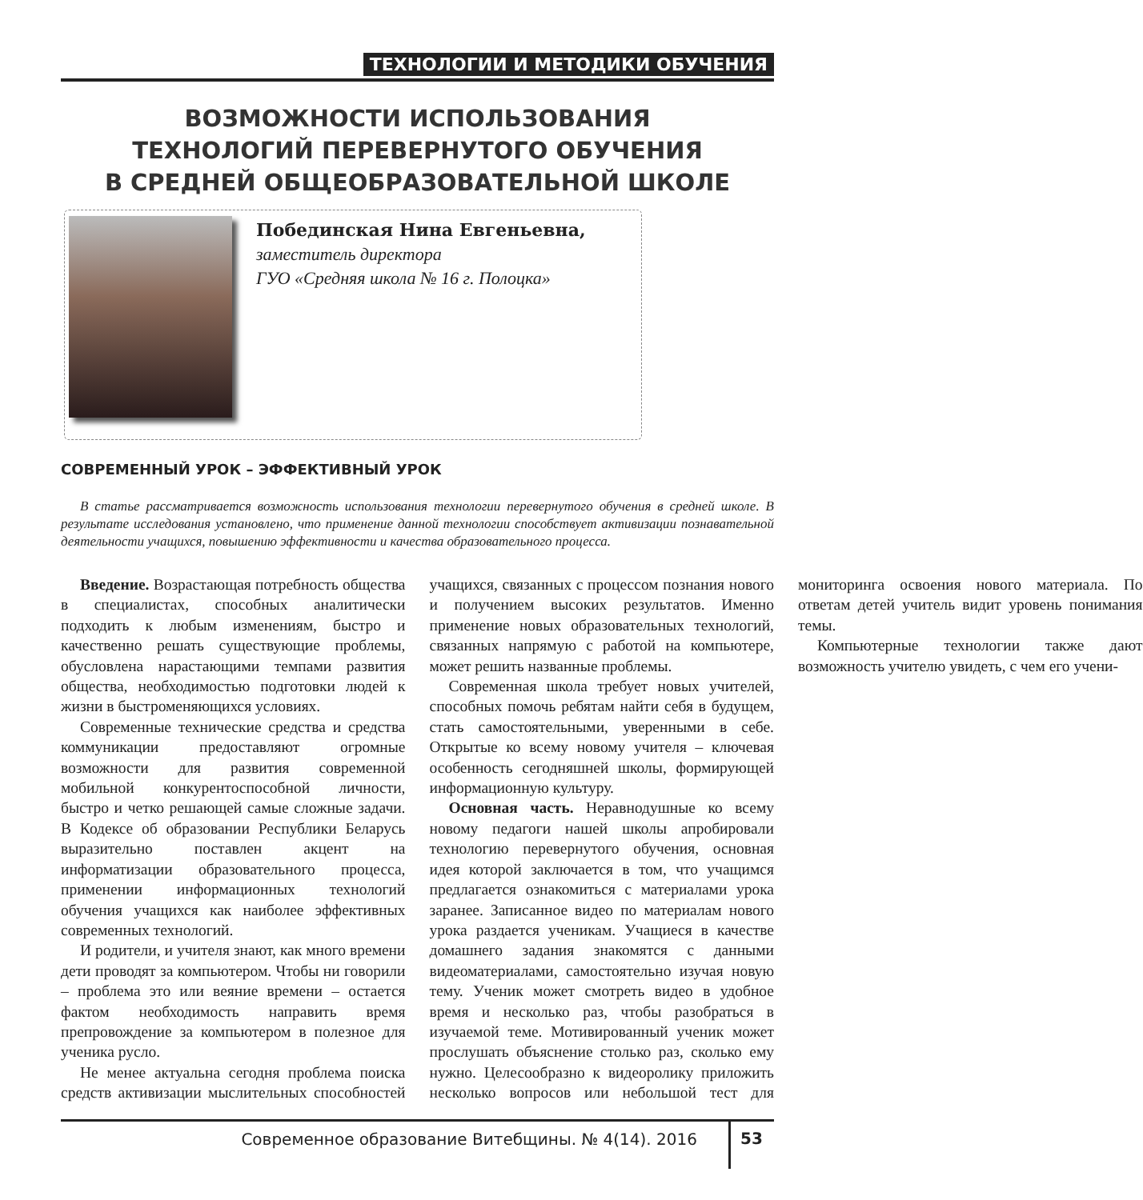ТЕХНОЛОГИИ И МЕТОДИКИ ОБУЧЕНИЯ
ВОЗМОЖНОСТИ ИСПОЛЬЗОВАНИЯ
ТЕХНОЛОГИЙ ПЕРЕВЕРНУТОГО ОБУЧЕНИЯ
В СРЕДНЕЙ ОБЩЕОБРАЗОВАТЕЛЬНОЙ ШКОЛЕ
Побединская Нина Евгеньевна,
заместитель директора
ГУО «Средняя школа № 16 г. Полоцка»
СОВРЕМЕННЫЙ УРОК – ЭФФЕКТИВНЫЙ УРОК
В статье рассматривается возможность использования технологии перевернутого обучения в средней школе. В результате исследования установлено, что применение данной технологии способствует активизации познавательной деятельности учащихся, повышению эффективности и качества образовательного процесса.
Введение. Возрастающая потребность общества в специалистах, способных аналитически подходить к любым изменениям, быстро и качественно решать существующие проблемы, обусловлена нарастающими темпами развития общества, необходимостью подготовки людей к жизни в быстроменяющихся условиях.
Современные технические средства и средства коммуникации предоставляют огромные возможности для развития современной мобильной конкурентоспособной личности, быстро и четко решающей самые сложные задачи. В Кодексе об образовании Республики Беларусь выразительно поставлен акцент на информатизации образовательного процесса, применении информационных технологий обучения учащихся как наиболее эффективных современных технологий.
И родители, и учителя знают, как много времени дети проводят за компьютером. Чтобы ни говорили – проблема это или веяние времени – остается фактом необходимость направить время препровождение за компьютером в полезное для ученика русло.
Не менее актуальна сегодня проблема поиска средств активизации мыслительных способностей учащихся, связанных с процессом познания нового и получением высоких результатов. Именно применение новых образовательных технологий, связанных напрямую с работой на компьютере, может решить названные проблемы.
Современная школа требует новых учителей, способных помочь ребятам найти себя в будущем, стать самостоятельными, уверенными в себе. Открытые ко всему новому учителя – ключевая особенность сегодняшней школы, формирующей информационную культуру.
Основная часть. Неравнодушные ко всему новому педагоги нашей школы апробировали технологию перевернутого обучения, основная идея которой заключается в том, что учащимся предлагается ознакомиться с материалами урока заранее. Записанное видео по материалам нового урока раздается ученикам. Учащиеся в качестве домашнего задания знакомятся с данными видеоматериалами, самостоятельно изучая новую тему. Ученик может смотреть видео в удобное время и несколько раз, чтобы разобраться в изучаемой теме. Мотивированный ученик может прослушать объяснение столько раз, сколько ему нужно. Целесообразно к видеоролику приложить несколько вопросов или небольшой тест для мониторинга освоения нового материала. По ответам детей учитель видит уровень понимания темы.
Компьютерные технологии также дают возможность учителю увидеть, с чем его учени-
Современное образование Витебщины. № 4(14). 2016
53